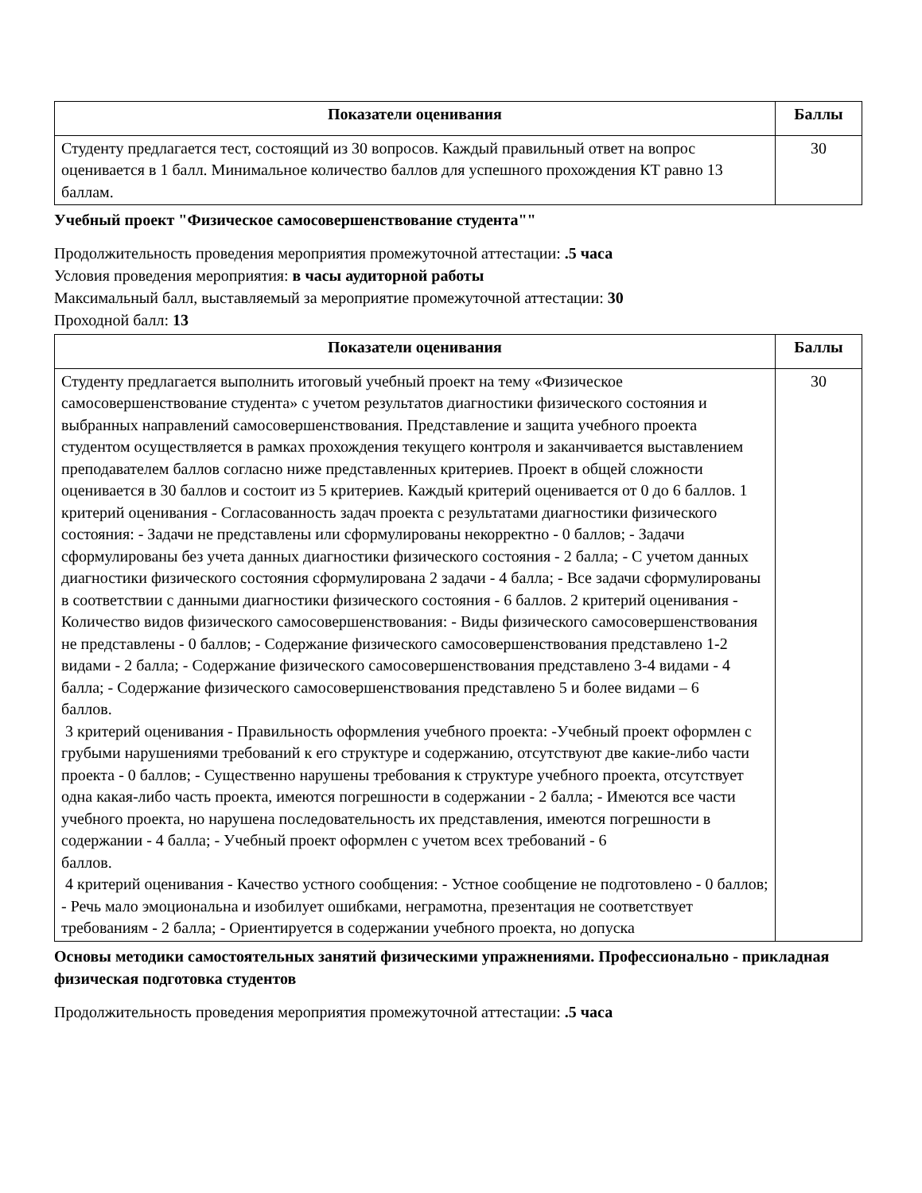| Показатели оценивания | Баллы |
| --- | --- |
| Студенту предлагается тест, состоящий из 30 вопросов. Каждый правильный ответ на вопрос оценивается в 1 балл. Минимальное количество баллов для успешного прохождения КТ равно 13 баллам. | 30 |
Учебный проект "Физическое самосовершенствование студента""
Продолжительность проведения мероприятия промежуточной аттестации: .5 часа
Условия проведения мероприятия: в часы аудиторной работы
Максимальный балл, выставляемый за мероприятие промежуточной аттестации: 30
Проходной балл: 13
| Показатели оценивания | Баллы |
| --- | --- |
| Студенту предлагается выполнить итоговый учебный проект на тему «Физическое самосовершенствование студента» с учетом результатов диагностики физического состояния и выбранных направлений самосовершенствования. Представление и защита учебного проекта студентом осуществляется в рамках прохождения текущего контроля и заканчивается выставлением преподавателем баллов согласно ниже представленных критериев. Проект в общей сложности оценивается в 30 баллов и состоит из 5 критериев. Каждый критерий оценивается от 0 до 6 баллов. 1 критерий оценивания - Согласованность задач проекта с результатами диагностики физического состояния: - Задачи не представлены или сформулированы некорректно - 0 баллов; - Задачи сформулированы без учета данных диагностики физического состояния - 2 балла; - С учетом данных диагностики физического состояния сформулирована 2 задачи - 4 балла; - Все задачи сформулированы в соответствии с данными диагностики физического состояния - 6 баллов. 2 критерий оценивания - Количество видов физического самосовершенствования: - Виды физического самосовершенствования не представлены - 0 баллов; - Содержание физического самосовершенствования представлено 1-2 видами - 2 балла; - Содержание физического самосовершенствования представлено 3-4 видами - 4 балла; - Содержание физического самосовершенствования представлено 5 и более видами – 6 баллов. 3 критерий оценивания - Правильность оформления учебного проекта: -Учебный проект оформлен с грубыми нарушениями требований к его структуре и содержанию, отсутствуют две какие-либо части проекта - 0 баллов; - Существенно нарушены требования к структуре учебного проекта, отсутствует одна какая-либо часть проекта, имеются погрешности в содержании - 2 балла; - Имеются все части учебного проекта, но нарушена последовательность их представления, имеются погрешности в содержании - 4 балла; - Учебный проект оформлен с учетом всех требований - 6 баллов. 4 критерий оценивания - Качество устного сообщения: - Устное сообщение не подготовлено - 0 баллов; - Речь мало эмоциональна и изобилует ошибками, неграмотна, презентация не соответствует требованиям - 2 балла; - Ориентируется в содержании учебного проекта, но допуска | 30 |
Основы методики самостоятельных занятий физическими упражнениями. Профессионально - прикладная физическая подготовка студентов
Продолжительность проведения мероприятия промежуточной аттестации: .5 часа